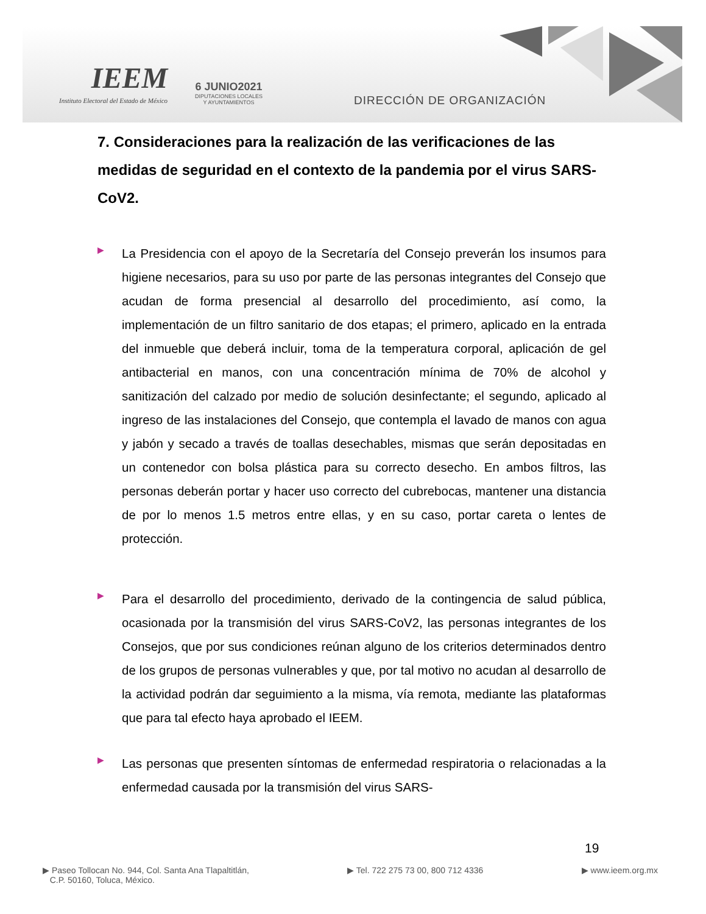IEEM
Instituto Electoral del Estado de México
6 JUNIO2021
DIPUTACIONES LOCALES
Y AYUNTAMIENTOS
DIRECCIÓN DE ORGANIZACIÓN
7. Consideraciones para la realización de las verificaciones de las medidas de seguridad en el contexto de la pandemia por el virus SARS-CoV2.
▶
La Presidencia con el apoyo de la Secretaría del Consejo preverán los insumos para higiene necesarios, para su uso por parte de las personas integrantes del Consejo que acudan de forma presencial al desarrollo del procedimiento, así como, la implementación de un filtro sanitario de dos etapas; el primero, aplicado en la entrada del inmueble que deberá incluir, toma de la temperatura corporal, aplicación de gel antibacterial en manos, con una concentración mínima de 70% de alcohol y sanitización del calzado por medio de solución desinfectante; el segundo, aplicado al ingreso de las instalaciones del Consejo, que contempla el lavado de manos con agua y jabón y secado a través de toallas desechables, mismas que serán depositadas en un contenedor con bolsa plástica para su correcto desecho. En ambos filtros, las personas deberán portar y hacer uso correcto del cubrebocas, mantener una distancia de por lo menos 1.5 metros entre ellas, y en su caso, portar careta o lentes de protección.
▶
Para el desarrollo del procedimiento, derivado de la contingencia de salud pública, ocasionada por la transmisión del virus SARS-CoV2, las personas integrantes de los Consejos, que por sus condiciones reúnan alguno de los criterios determinados dentro de los grupos de personas vulnerables y que, por tal motivo no acudan al desarrollo de la actividad podrán dar seguimiento a la misma, vía remota, mediante las plataformas que para tal efecto haya aprobado el IEEM.
▶
Las personas que presenten síntomas de enfermedad respiratoria o relacionadas a la enfermedad causada por la transmisión del virus SARS-
19
▶ Paseo Tollocan No. 944, Col. Santa Ana Tlapaltitlán,
C.P. 50160, Toluca, México.
▶ Tel. 722 275 73 00, 800 712 4336
▶ www.ieem.org.mx